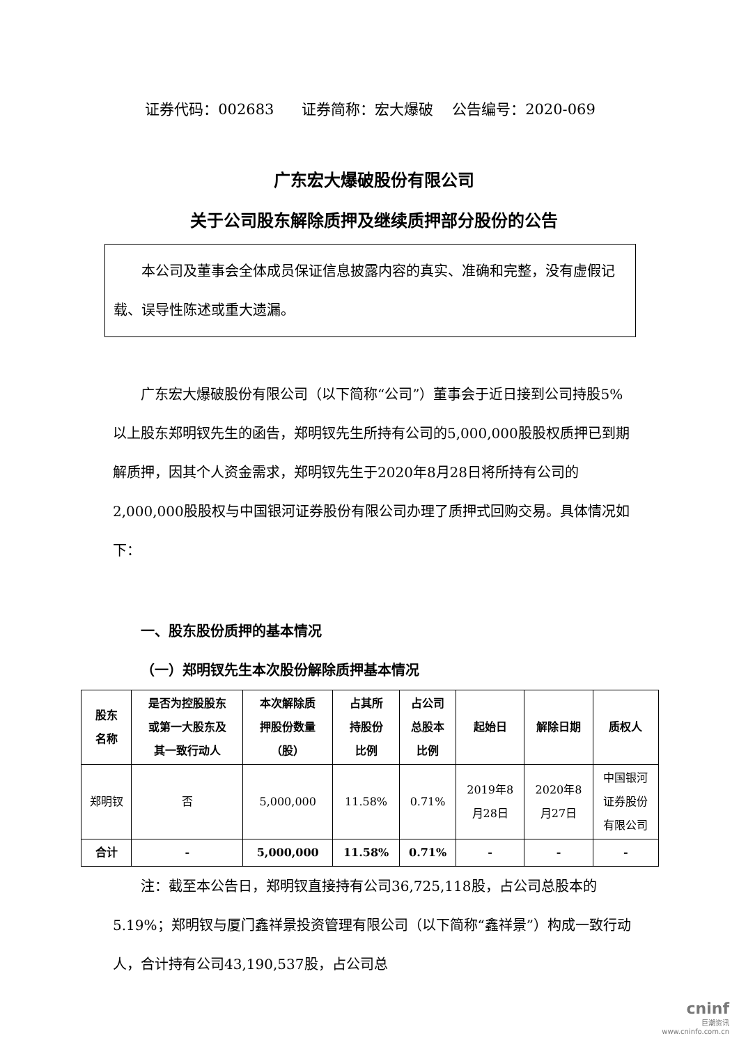证券代码：002683 证券简称：宏大爆破 公告编号：2020-069
广东宏大爆破股份有限公司
关于公司股东解除质押及继续质押部分股份的公告
本公司及董事会全体成员保证信息披露内容的真实、准确和完整，没有虚假记载、误导性陈述或重大遗漏。
广东宏大爆破股份有限公司（以下简称“公司”）董事会于近日接到公司持股5%以上股东郑明钗先生的函告，郑明钗先生所持有公司的5,000,000股股权质押已到期解质押，因其个人资金需求，郑明钗先生于2020年8月28日将所持有公司的2,000,000股股权与中国银河证券股份有限公司办理了质押式回购交易。具体情况如下：
一、股东股份质押的基本情况
（一）郑明钗先生本次股份解除质押基本情况
| 股东 名称 | 是否为控股股东 或第一大股东及 其一致行动人 | 本次解除质 押股份数量 （股） | 占其所 持股份 比例 | 占公司 总股本 比例 | 起始日 | 解除日期 | 质权人 |
| --- | --- | --- | --- | --- | --- | --- | --- |
| 郑明钗 | 否 | 5,000,000 | 11.58% | 0.71% | 2019年8 月28日 | 2020年8 月27日 | 中国银河 证券股份 有限公司 |
| 合计 | - | 5,000,000 | 11.58% | 0.71% | - | - | - |
注：截至本公告日，郑明钗直接持有公司36,725,118股，占公司总股本的5.19%；郑明钗与厦门鑫祥景投资管理有限公司（以下简称“鑫祥景”）构成一致行动人，合计持有公司43,190,537股，占公司总
cninf
巨潮资讯
www.cninfo.com.cn